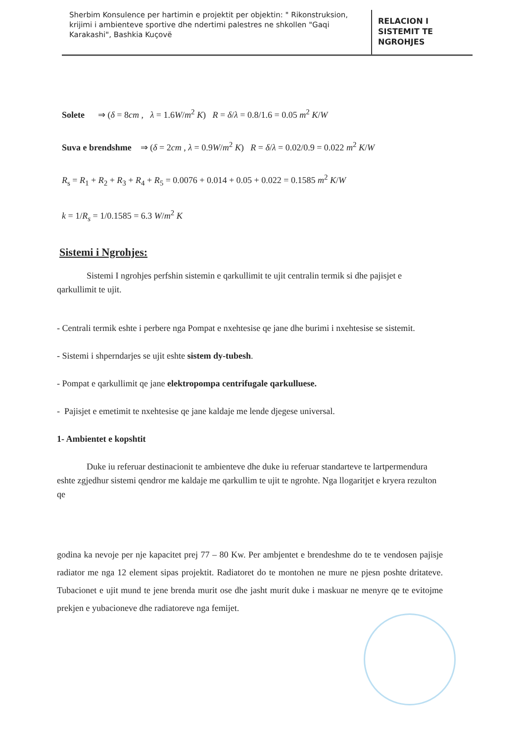Sherbim Konsulence per hartimin e projektit per objektin: " Rikonstruksion, krijimi i ambienteve sportive dhe ndertimi palestres ne shkollen "Gaqi Karakashi", Bashkia Kuçovë
RELACION I
SISTEMIT TE
NGROHJES
Solete ⇒ (δ = 8cm , λ = 1.6W/m<sup>2</sup> K) R = δ/λ = 0.8/1.6 = 0.05 m<sup>2</sup> K/W
Suva e brendshme ⇒ (δ = 2cm , λ = 0.9W/m<sup>2</sup> K) R = δ/λ = 0.02/0.9 = 0.022 m<sup>2</sup> K/W
R<sub>s</sub> = R<sub>1</sub> + R<sub>2</sub> + R<sub>3</sub> + R<sub>4</sub> + R<sub>5</sub> = 0.0076 + 0.014 + 0.05 + 0.022 = 0.1585 m<sup>2</sup> K/W
k = 1/R<sub>s</sub> = 1/0.1585 = 6.3 W/m<sup>2</sup> K
Sistemi i Ngrohjes:
Sistemi I ngrohjes perfshin sistemin e qarkullimit te ujit centralin termik si dhe pajisjet e qarkullimit te ujit.
- Centrali termik eshte i perbere nga Pompat e nxehtesise qe jane dhe burimi i nxehtesise se sistemit.
- Sistemi i shperndarjes se ujit eshte sistem dy-tubesh.
- Pompat e qarkullimit qe jane elektropompa centrifugale qarkulluese.
- Pajisjet e emetimit te nxehtesise qe jane kaldaje me lende djegese universal.
1- Ambientet e kopshtit
Duke iu referuar destinacionit te ambienteve dhe duke iu referuar standarteve te lartpermendura eshte zgjedhur sistemi qendror me kaldaje me qarkullim te ujit te ngrohte. Nga llogaritjet e kryera rezulton qe
godina ka nevoje per nje kapacitet prej 77 – 80 Kw. Per ambjentet e brendeshme do te te vendosen pajisje radiator me nga 12 element sipas projektit. Radiatoret do te montohen ne mure ne pjesn poshte dritateve. Tubacionet e ujit mund te jene brenda murit ose dhe jasht murit duke i maskuar ne menyre qe te evitojme prekjen e yubacioneve dhe radiatoreve nga femijet.